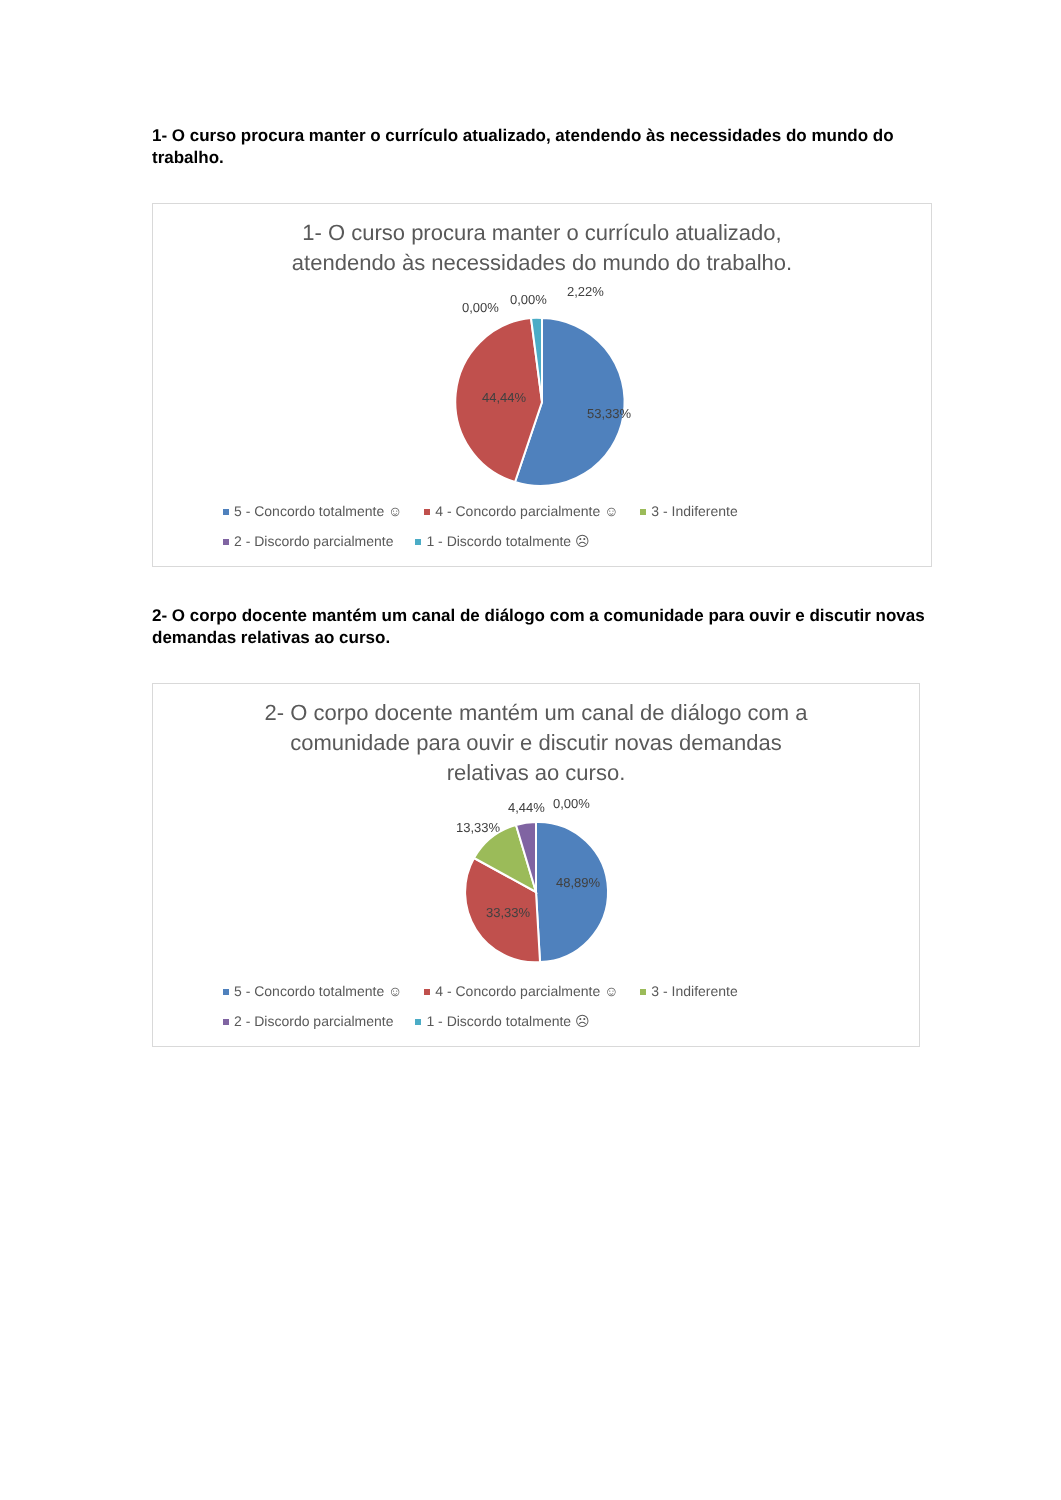1- O curso procura manter o currículo atualizado, atendendo às necessidades do mundo do trabalho.
1- O curso procura manter o currículo atualizado, atendendo às necessidades do mundo do trabalho.
0,00%
0,00%
2,22%
44,44%
53,33%
5 - Concordo totalmente ☺ 4 - Concordo parcialmente ☺ 3 - Indiferente
2 - Discordo parcialmente 1 - Discordo totalmente ☹
2- O corpo docente mantém um canal de diálogo com a comunidade para ouvir e discutir novas demandas relativas ao curso.
2- O corpo docente mantém um canal de diálogo com a comunidade para ouvir e discutir novas demandas relativas ao curso.
13,33%
4,44%
0,00%
48,89%
33,33%
5 - Concordo totalmente ☺ 4 - Concordo parcialmente ☺ 3 - Indiferente
2 - Discordo parcialmente 1 - Discordo totalmente ☹